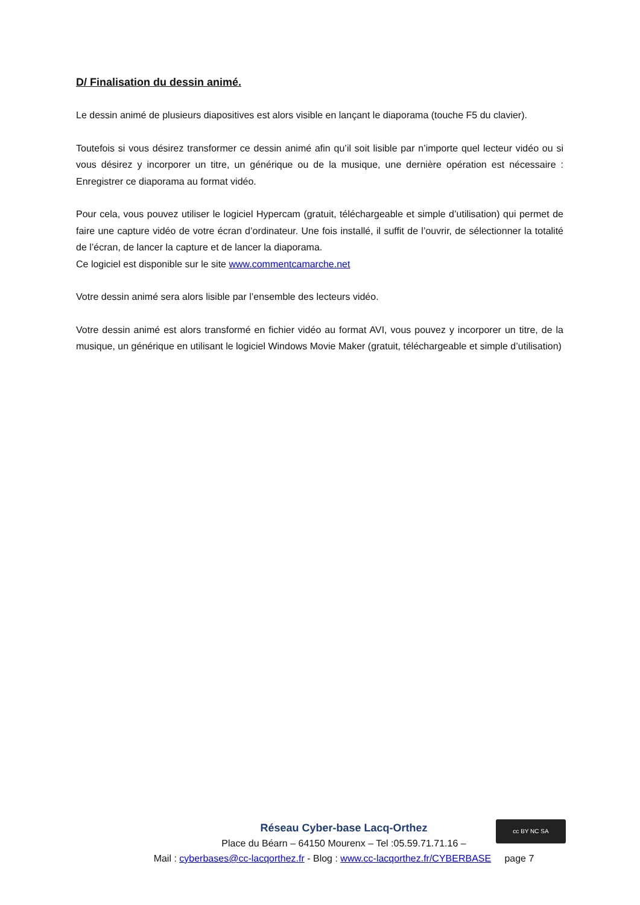D/ Finalisation du dessin animé.
Le dessin animé de plusieurs diapositives est alors visible en lançant le diaporama (touche F5 du clavier).
Toutefois si vous désirez transformer ce dessin animé afin qu’il soit lisible par n’importe quel lecteur vidéo ou si vous désirez y incorporer un titre, un générique ou de la musique, une dernière opération est nécessaire : Enregistrer ce diaporama au format vidéo.
Pour cela, vous pouvez utiliser le logiciel Hypercam (gratuit, téléchargeable et simple d’utilisation) qui permet de faire une capture vidéo de votre écran d’ordinateur. Une fois installé, il suffit de l’ouvrir, de sélectionner la totalité de l’écran, de lancer la capture et de lancer la diaporama.
Ce logiciel est disponible sur le site www.commentcamarche.net
Votre dessin animé sera alors lisible par l’ensemble des lecteurs vidéo.
Votre dessin animé est alors transformé en fichier vidéo au format AVI, vous pouvez y incorporer un titre, de la musique, un générique en utilisant le logiciel Windows Movie Maker (gratuit, téléchargeable et simple d’utilisation)
Réseau Cyber-base Lacq-Orthez
Place du Béarn – 64150 Mourenx – Tel :05.59.71.71.16 –
Mail : cyberbases@cc-lacqorthez.fr - Blog : www.cc-lacqorthez.fr/CYBERBASE page 7
cc BY NC SA